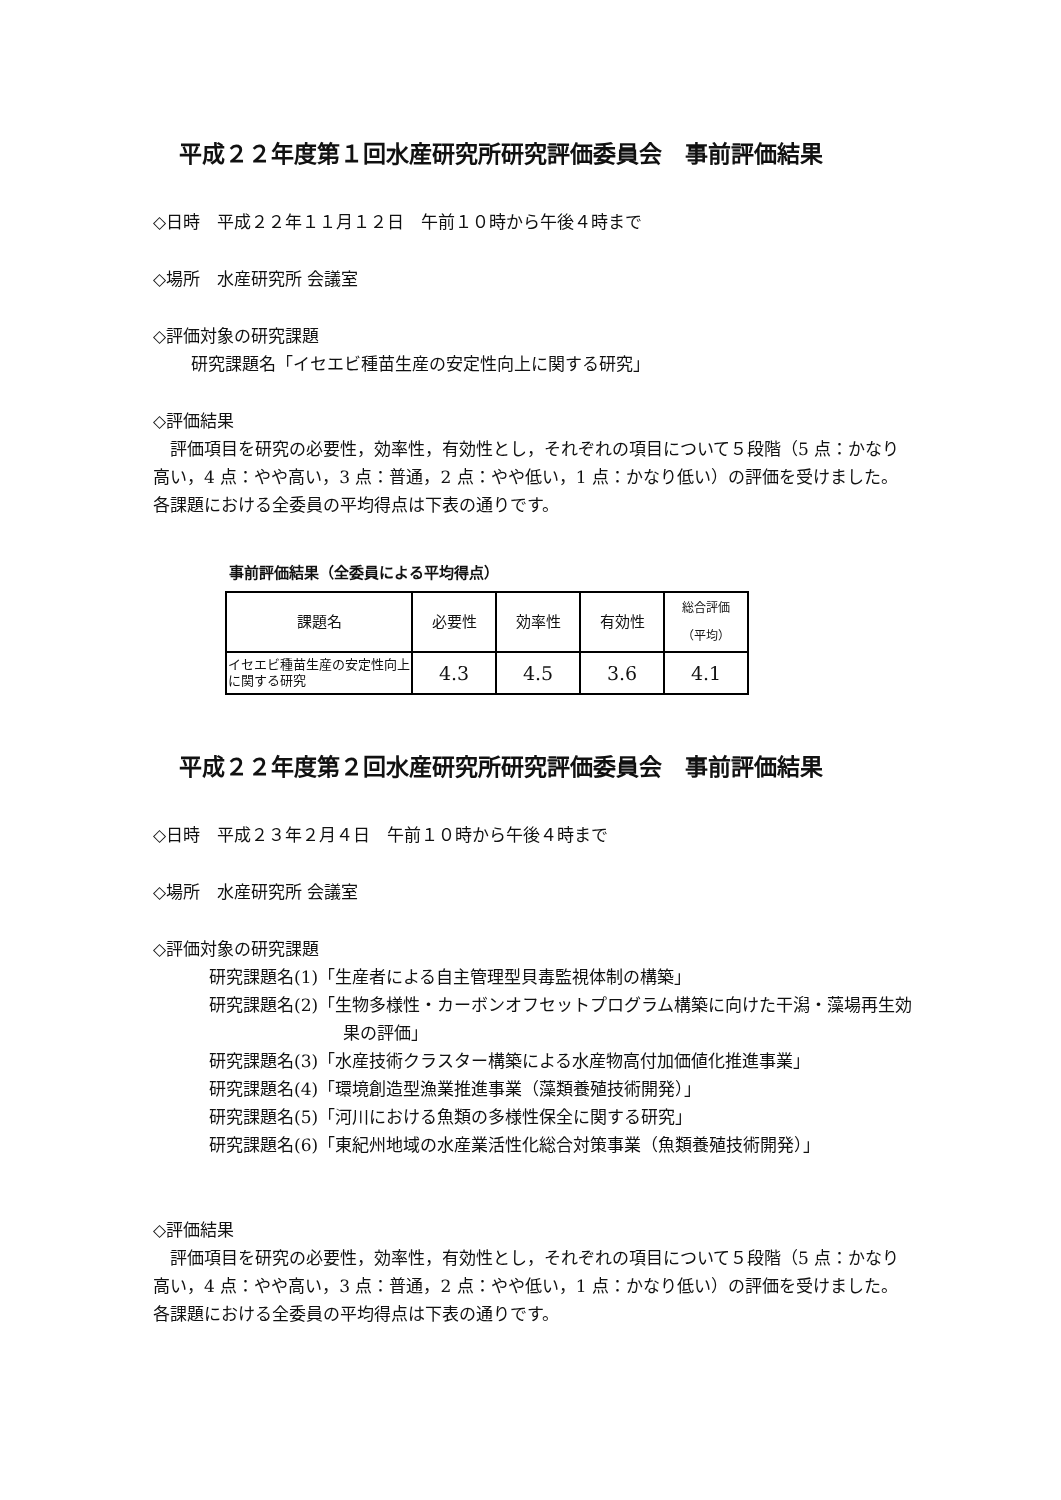平成２２年度第１回水産研究所研究評価委員会　事前評価結果
◇日時　平成２２年１１月１２日　午前１０時から午後４時まで
◇場所　水産研究所 会議室
◇評価対象の研究課題
研究課題名「イセエビ種苗生産の安定性向上に関する研究」
◇評価結果
　評価項目を研究の必要性，効率性，有効性とし，それぞれの項目について５段階（5 点：かなり高い，4 点：やや高い，3 点：普通，2 点：やや低い，1 点：かなり低い）の評価を受けました。各課題における全委員の平均得点は下表の通りです。
事前評価結果（全委員による平均得点）
| 課題名 | 必要性 | 効率性 | 有効性 | 総合評価 （平均） |
| --- | --- | --- | --- | --- |
| イセエビ種苗生産の安定性向上に関する研究 | 4.3 | 4.5 | 3.6 | 4.1 |
平成２２年度第２回水産研究所研究評価委員会　事前評価結果
◇日時　平成２３年２月４日　午前１０時から午後４時まで
◇場所　水産研究所 会議室
◇評価対象の研究課題
研究課題名(1)「生産者による自主管理型貝毒監視体制の構築」
研究課題名(2)「生物多様性・カーボンオフセットプログラム構築に向けた干潟・藻場再生効果の評価」
研究課題名(3)「水産技術クラスター構築による水産物高付加価値化推進事業」
研究課題名(4)「環境創造型漁業推進事業（藻類養殖技術開発）」
研究課題名(5)「河川における魚類の多様性保全に関する研究」
研究課題名(6)「東紀州地域の水産業活性化総合対策事業（魚類養殖技術開発）」
◇評価結果
　評価項目を研究の必要性，効率性，有効性とし，それぞれの項目について５段階（5 点：かなり高い，4 点：やや高い，3 点：普通，2 点：やや低い，1 点：かなり低い）の評価を受けました。各課題における全委員の平均得点は下表の通りです。